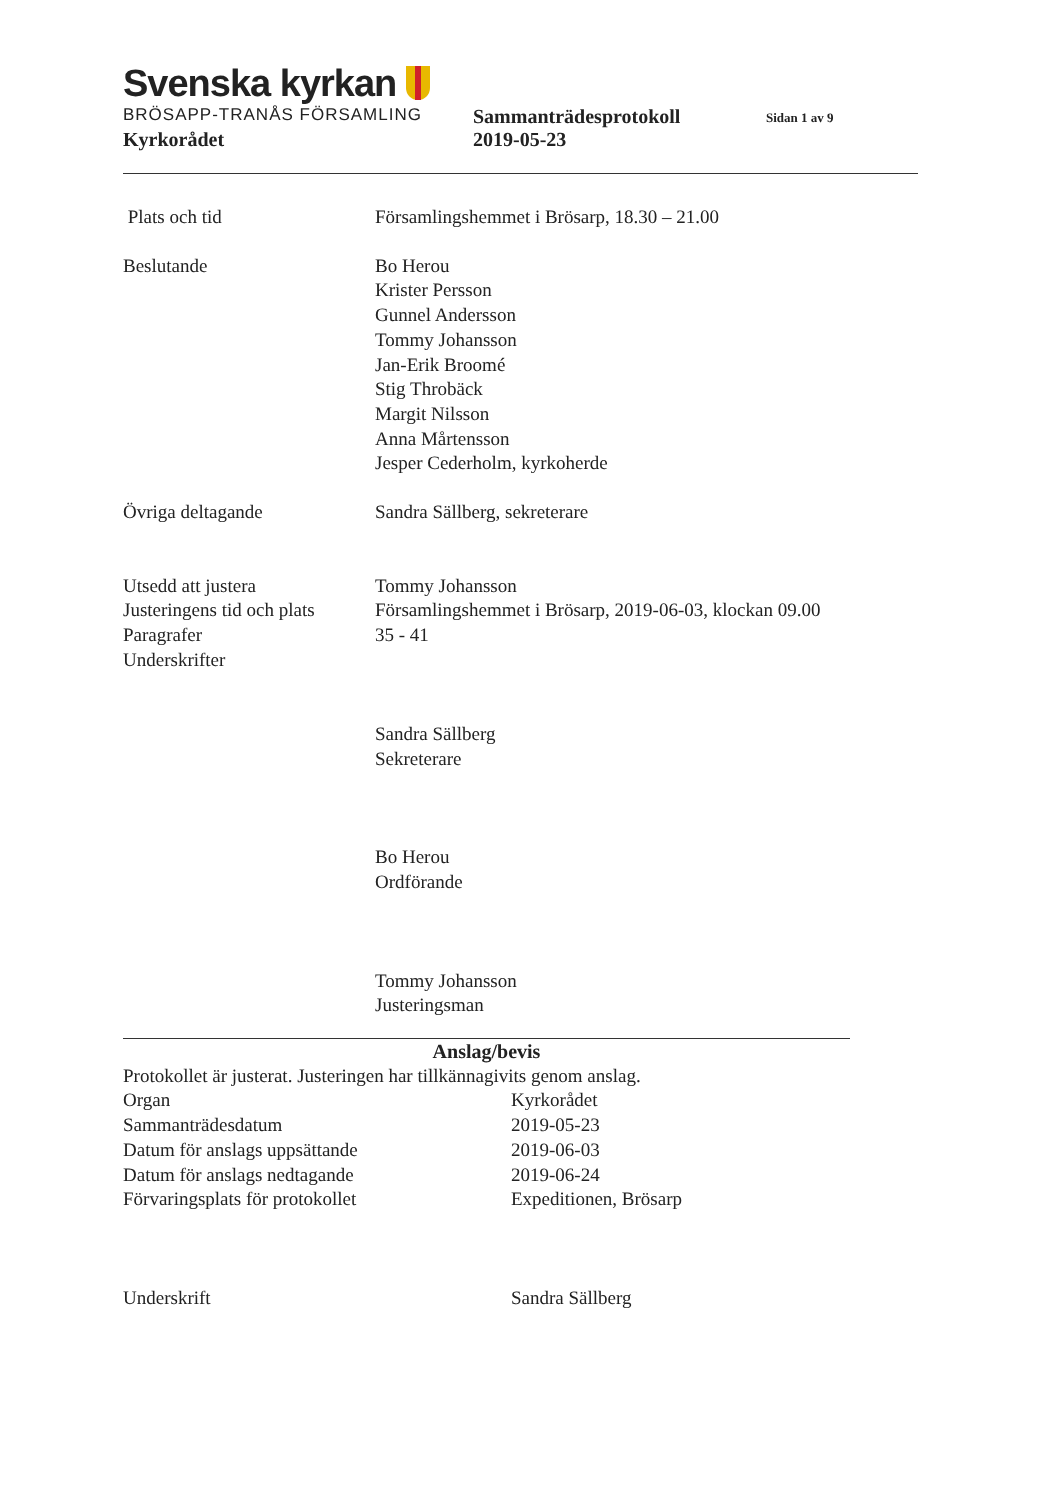Svenska kyrkan
BRÖSAPP-TRANÅS FÖRSAMLING
Sammanträdesprotokoll
Sidan 1 av 9
Kyrkorådet 2019-05-23
Plats och tid Församlingshemmet i Brösarp, 18.30 – 21.00
Beslutande Bo Herou
Krister Persson
Gunnel Andersson
Tommy Johansson
Jan-Erik Broomé
Stig Throbäck
Margit Nilsson
Anna Mårtensson
Jesper Cederholm, kyrkoherde
Övriga deltagande Sandra Sällberg, sekreterare
Utsedd att justera
Justeringens tid och plats
Paragrafer
Underskrifter
Tommy Johansson
Församlingshemmet i Brösarp, 2019-06-03, klockan 09.00
35 - 41
Sandra Sällberg
Sekreterare
Bo Herou
Ordförande
Tommy Johansson
Justeringsman
Anslag/bevis
Protokollet är justerat. Justeringen har tillkännagivits genom anslag.
Organ Kyrkorådet
Sammanträdesdatum 2019-05-23
Datum för anslags uppsättande 2019-06-03
Datum för anslags nedtagande 2019-06-24
Förvaringsplats för protokollet Expeditionen, Brösarp
Underskrift Sandra Sällberg